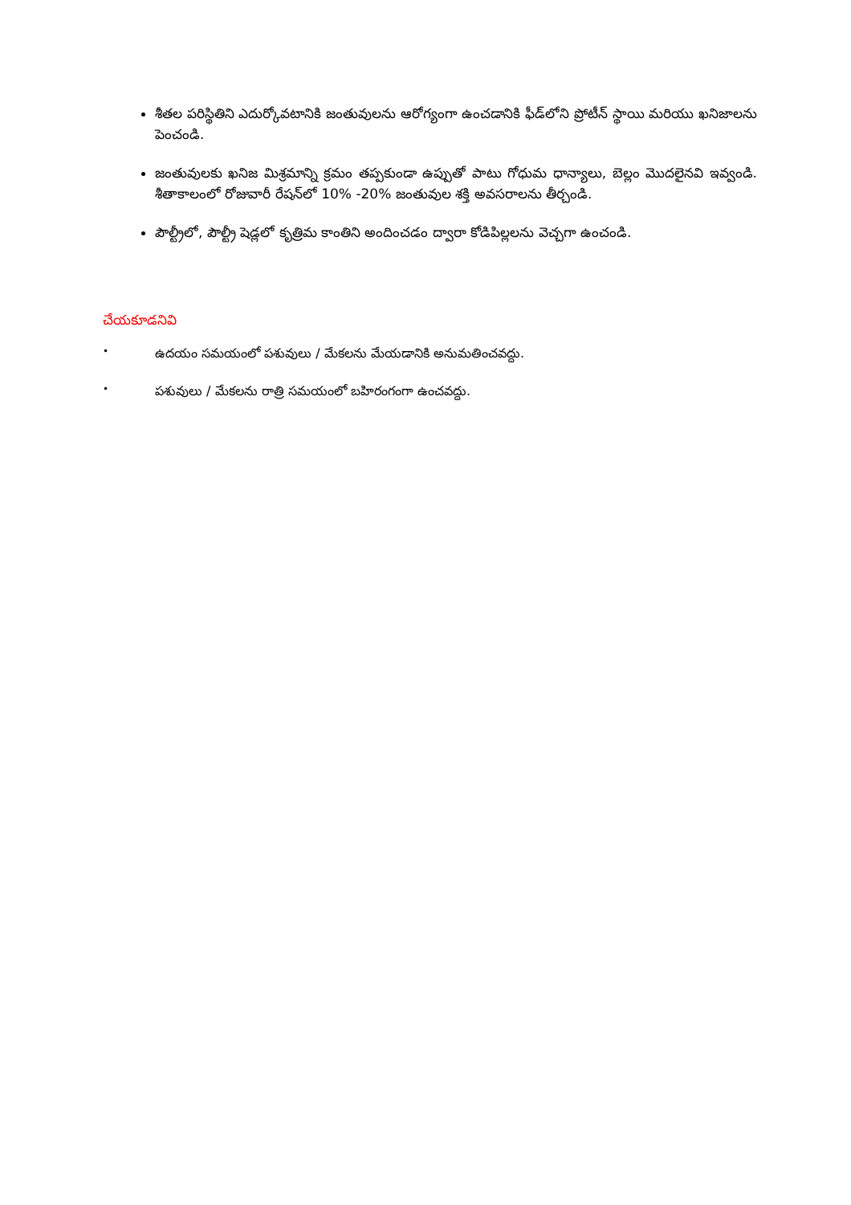శీతల పరిస్థితిని ఎదుర్కోవటానికి జంతువులను ఆరోగ్యంగా ఉంచడానికి ఫీడ్‌లోని ప్రోటీన్ స్థాయి మరియు ఖనిజాలను పెంచండి.
జంతువులకు ఖనిజ మిశ్రమాన్ని క్రమం తప్పకుండా ఉప్పుతో పాటు గోధుమ ధాన్యాలు, బెల్లం మొదలైనవి ఇవ్వండి. శీతాకాలంలో రోజువారీ రేషన్‌లో 10% -20% జంతువుల శక్తి అవసరాలను తీర్చండి.
పౌల్ట్రీలో, పౌల్ట్రీ షెడ్లలో కృత్రిమ కాంతిని అందించడం ద్వారా కోడిపిల్లలను వెచ్చగా ఉంచండి.
చేయకూడనివి
• ఉదయం సమయంలో పశువులు / మేకలను మేయడానికి అనుమతించవద్దు.
• పశువులు / మేకలను రాత్రి సమయంలో బహిరంగంగా ఉంచవద్దు.